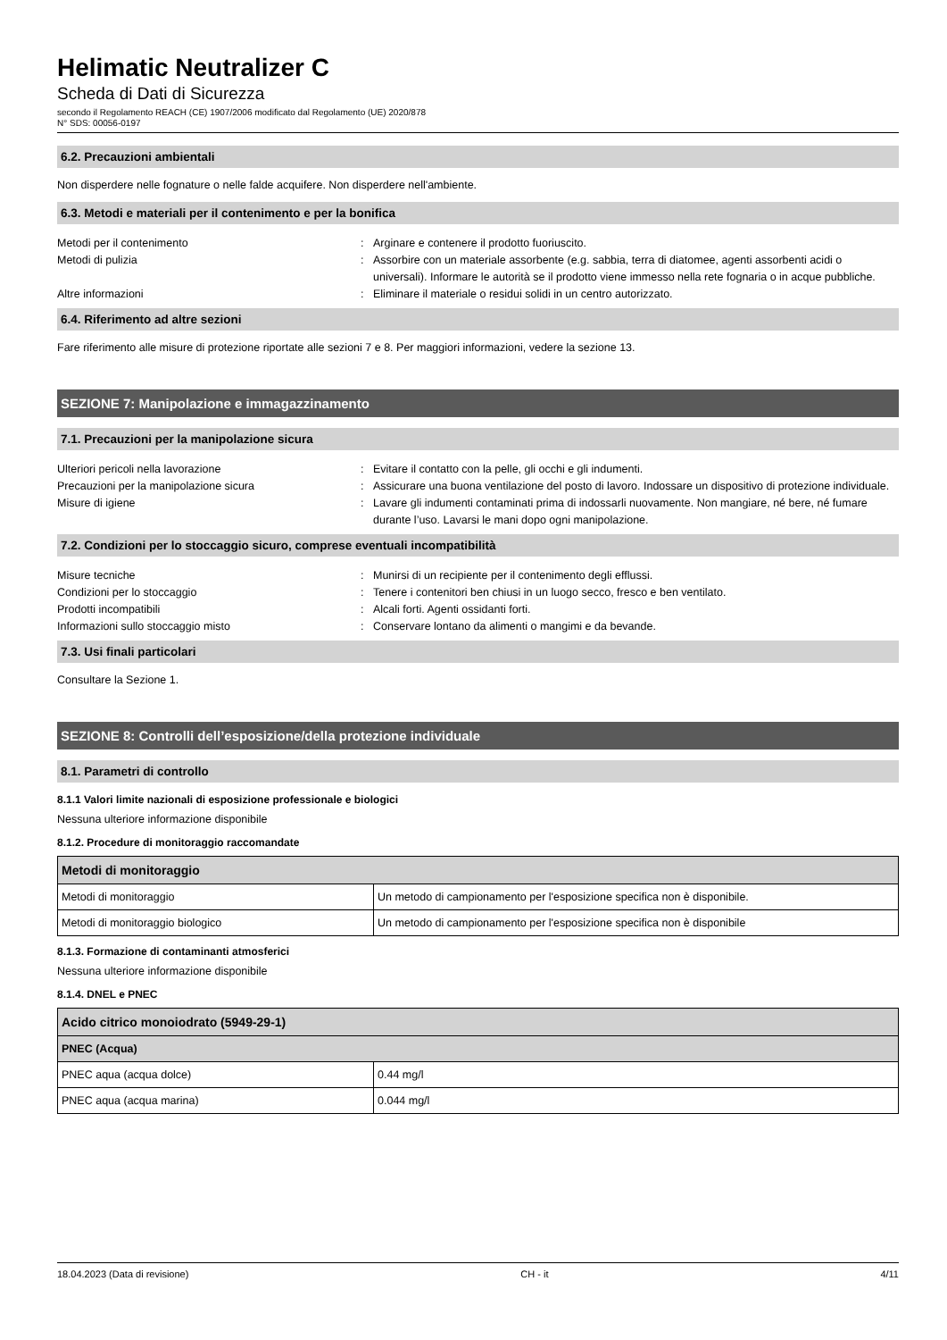Helimatic Neutralizer C
Scheda di Dati di Sicurezza
secondo il Regolamento REACH (CE) 1907/2006 modificato dal Regolamento (UE) 2020/878
N° SDS: 00056-0197
6.2. Precauzioni ambientali
Non disperdere nelle fognature o nelle falde acquifere. Non disperdere nell'ambiente.
6.3. Metodi e materiali per il contenimento e per la bonifica
Metodi per il contenimento
:
Arginare e contenere il prodotto fuoriuscito.
Metodi di pulizia
:
Assorbire con un materiale assorbente (e.g. sabbia, terra di diatomee, agenti assorbenti acidi o universali). Informare le autorità se il prodotto viene immesso nella rete fognaria o in acque pubbliche.
Altre informazioni
:
Eliminare il materiale o residui solidi in un centro autorizzato.
6.4. Riferimento ad altre sezioni
Fare riferimento alle misure di protezione riportate alle sezioni 7 e 8. Per maggiori informazioni, vedere la sezione 13.
SEZIONE 7: Manipolazione e immagazzinamento
7.1. Precauzioni per la manipolazione sicura
Ulteriori pericoli nella lavorazione
:
Evitare il contatto con la pelle, gli occhi e gli indumenti.
Precauzioni per la manipolazione sicura
:
Assicurare una buona ventilazione del posto di lavoro. Indossare un dispositivo di protezione individuale.
Misure di igiene
:
Lavare gli indumenti contaminati prima di indossarli nuovamente. Non mangiare, né bere, né fumare durante l’uso. Lavarsi le mani dopo ogni manipolazione.
7.2. Condizioni per lo stoccaggio sicuro, comprese eventuali incompatibilità
Misure tecniche
:
Munirsi di un recipiente per il contenimento degli efflussi.
Condizioni per lo stoccaggio
:
Tenere i contenitori ben chiusi in un luogo secco, fresco e ben ventilato.
Prodotti incompatibili
:
Alcali forti. Agenti ossidanti forti.
Informazioni sullo stoccaggio misto
:
Conservare lontano da alimenti o mangimi e da bevande.
7.3. Usi finali particolari
Consultare la Sezione 1.
SEZIONE 8: Controlli dell’esposizione/della protezione individuale
8.1. Parametri di controllo
8.1.1 Valori limite nazionali di esposizione professionale e biologici
Nessuna ulteriore informazione disponibile
8.1.2. Procedure di monitoraggio raccomandate
| Metodi di monitoraggio | |
| --- | --- |
| Metodi di monitoraggio | Un metodo di campionamento per l'esposizione specifica non è disponibile. |
| Metodi di monitoraggio biologico | Un metodo di campionamento per l'esposizione specifica non è disponibile |
8.1.3. Formazione di contaminanti atmosferici
Nessuna ulteriore informazione disponibile
8.1.4. DNEL e PNEC
| Acido citrico monoiodrato (5949-29-1) | |
| --- | --- |
| PNEC (Acqua) | |
| PNEC aqua (acqua dolce) | 0.44 mg/l |
| PNEC aqua (acqua marina) | 0.044 mg/l |
18.04.2023 (Data di revisione) CH - it 4/11